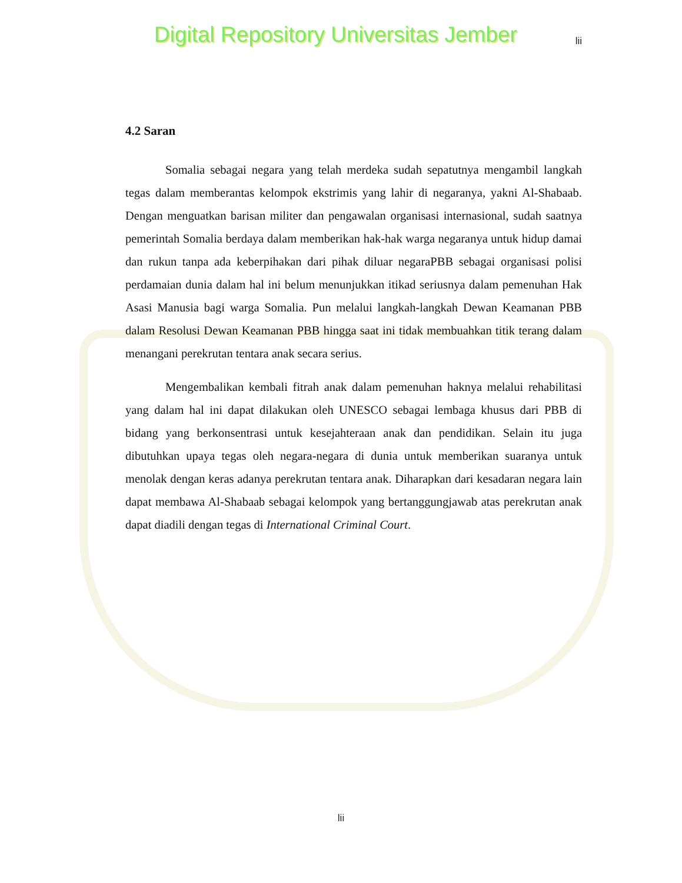Digital Repository Universitas Jember lii
4.2 Saran
Somalia sebagai negara yang telah merdeka sudah sepatutnya mengambil langkah tegas dalam memberantas kelompok ekstrimis yang lahir di negaranya, yakni Al-Shabaab. Dengan menguatkan barisan militer dan pengawalan organisasi internasional, sudah saatnya pemerintah Somalia berdaya dalam memberikan hak-hak warga negaranya untuk hidup damai dan rukun tanpa ada keberpihakan dari pihak diluar negaraPBB sebagai organisasi polisi perdamaian dunia dalam hal ini belum menunjukkan itikad seriusnya dalam pemenuhan Hak Asasi Manusia bagi warga Somalia. Pun melalui langkah-langkah Dewan Keamanan PBB dalam Resolusi Dewan Keamanan PBB hingga saat ini tidak membuahkan titik terang dalam menangani perekrutan tentara anak secara serius.
Mengembalikan kembali fitrah anak dalam pemenuhan haknya melalui rehabilitasi yang dalam hal ini dapat dilakukan oleh UNESCO sebagai lembaga khusus dari PBB di bidang yang berkonsentrasi untuk kesejahteraan anak dan pendidikan. Selain itu juga dibutuhkan upaya tegas oleh negara-negara di dunia untuk memberikan suaranya untuk menolak dengan keras adanya perekrutan tentara anak. Diharapkan dari kesadaran negara lain dapat membawa Al-Shabaab sebagai kelompok yang bertanggungjawab atas perekrutan anak dapat diadili dengan tegas di International Criminal Court.
lii